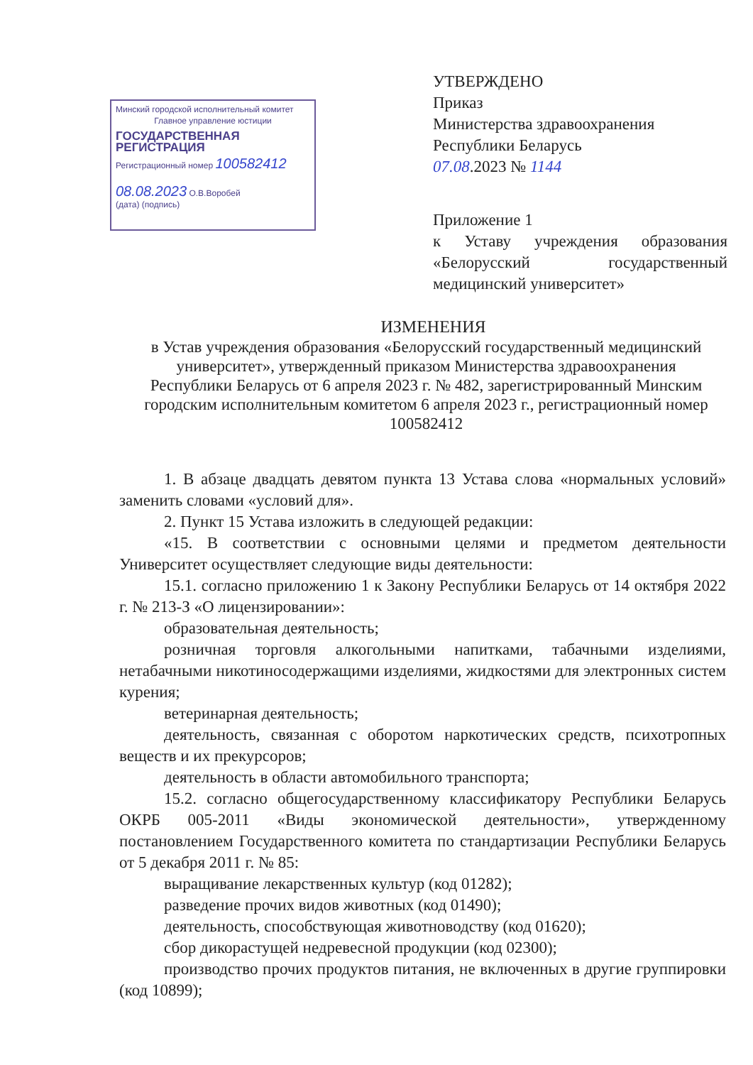Минский городской исполнительный комитет
Главное управление юстиции
ГОСУДАРСТВЕННАЯ РЕГИСТРАЦИЯ
Регистрационный номер 100582412
08.08.2023 О.В.Воробей
(дата) (подпись)
УТВЕРЖДЕНО
Приказ
Министерства здравоохранения
Республики Беларусь
07.08.2023 № 1144
Приложение 1
к Уставу учреждения образования «Белорусский государственный медицинский университет»
ИЗМЕНЕНИЯ
в Устав учреждения образования «Белорусский государственный медицинский университет», утвержденный приказом Министерства здравоохранения Республики Беларусь от 6 апреля 2023 г. № 482, зарегистрированный Минским городским исполнительным комитетом 6 апреля 2023 г., регистрационный номер 100582412
1. В абзаце двадцать девятом пункта 13 Устава слова «нормальных условий» заменить словами «условий для».
2. Пункт 15 Устава изложить в следующей редакции:
«15. В соответствии с основными целями и предметом деятельности Университет осуществляет следующие виды деятельности:
15.1. согласно приложению 1 к Закону Республики Беларусь от 14 октября 2022 г. № 213-З «О лицензировании»:
образовательная деятельность;
розничная торговля алкогольными напитками, табачными изделиями, нетабачными никотиносодержащими изделиями, жидкостями для электронных систем курения;
ветеринарная деятельность;
деятельность, связанная с оборотом наркотических средств, психотропных веществ и их прекурсоров;
деятельность в области автомобильного транспорта;
15.2. согласно общегосударственному классификатору Республики Беларусь ОКРБ 005-2011 «Виды экономической деятельности», утвержденному постановлением Государственного комитета по стандартизации Республики Беларусь от 5 декабря 2011 г. № 85:
выращивание лекарственных культур (код 01282);
разведение прочих видов животных (код 01490);
деятельность, способствующая животноводству (код 01620);
сбор дикорастущей недревесной продукции (код 02300);
производство прочих продуктов питания, не включенных в другие группировки (код 10899);